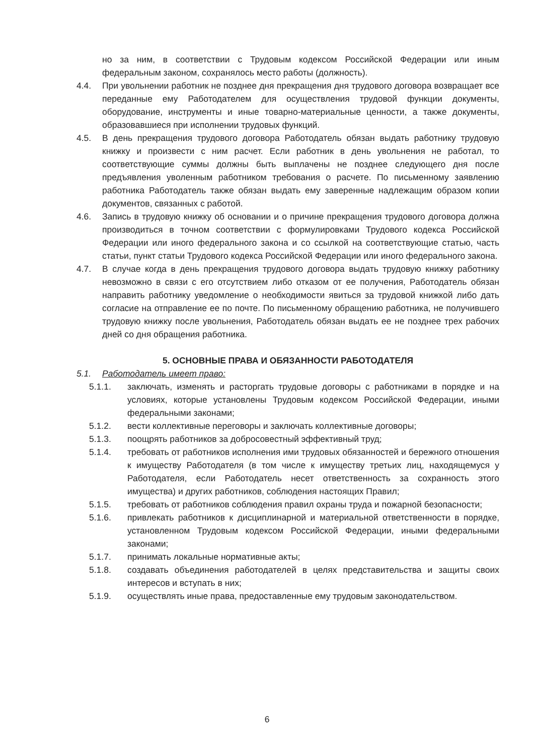но за ним, в соответствии с Трудовым кодексом Российской Федерации или иным федеральным законом, сохранялось место работы (должность).
4.4. При увольнении работник не позднее дня прекращения дня трудового договора возвращает все переданные ему Работодателем для осуществления трудовой функции документы, оборудование, инструменты и иные товарно-материальные ценности, а также документы, образовавшиеся при исполнении трудовых функций.
4.5. В день прекращения трудового договора Работодатель обязан выдать работнику трудовую книжку и произвести с ним расчет. Если работник в день увольнения не работал, то соответствующие суммы должны быть выплачены не позднее следующего дня после предъявления уволенным работником требования о расчете. По письменному заявлению работника Работодатель также обязан выдать ему заверенные надлежащим образом копии документов, связанных с работой.
4.6. Запись в трудовую книжку об основании и о причине прекращения трудового договора должна производиться в точном соответствии с формулировками Трудового кодекса Российской Федерации или иного федерального закона и со ссылкой на соответствующие статью, часть статьи, пункт статьи Трудового кодекса Российской Федерации или иного федерального закона.
4.7. В случае когда в день прекращения трудового договора выдать трудовую книжку работнику невозможно в связи с его отсутствием либо отказом от ее получения, Работодатель обязан направить работнику уведомление о необходимости явиться за трудовой книжкой либо дать согласие на отправление ее по почте. По письменному обращению работника, не получившего трудовую книжку после увольнения, Работодатель обязан выдать ее не позднее трех рабочих дней со дня обращения работника.
5. ОСНОВНЫЕ ПРАВА И ОБЯЗАННОСТИ РАБОТОДАТЕЛЯ
5.1. Работодатель имеет право:
5.1.1. заключать, изменять и расторгать трудовые договоры с работниками в порядке и на условиях, которые установлены Трудовым кодексом Российской Федерации, иными федеральными законами;
5.1.2. вести коллективные переговоры и заключать коллективные договоры;
5.1.3. поощрять работников за добросовестный эффективный труд;
5.1.4. требовать от работников исполнения ими трудовых обязанностей и бережного отношения к имуществу Работодателя (в том числе к имуществу третьих лиц, находящемуся у Работодателя, если Работодатель несет ответственность за сохранность этого имущества) и других работников, соблюдения настоящих Правил;
5.1.5. требовать от работников соблюдения правил охраны труда и пожарной безопасности;
5.1.6. привлекать работников к дисциплинарной и материальной ответственности в порядке, установленном Трудовым кодексом Российской Федерации, иными федеральными законами;
5.1.7. принимать локальные нормативные акты;
5.1.8. создавать объединения работодателей в целях представительства и защиты своих интересов и вступать в них;
5.1.9. осуществлять иные права, предоставленные ему трудовым законодательством.
6